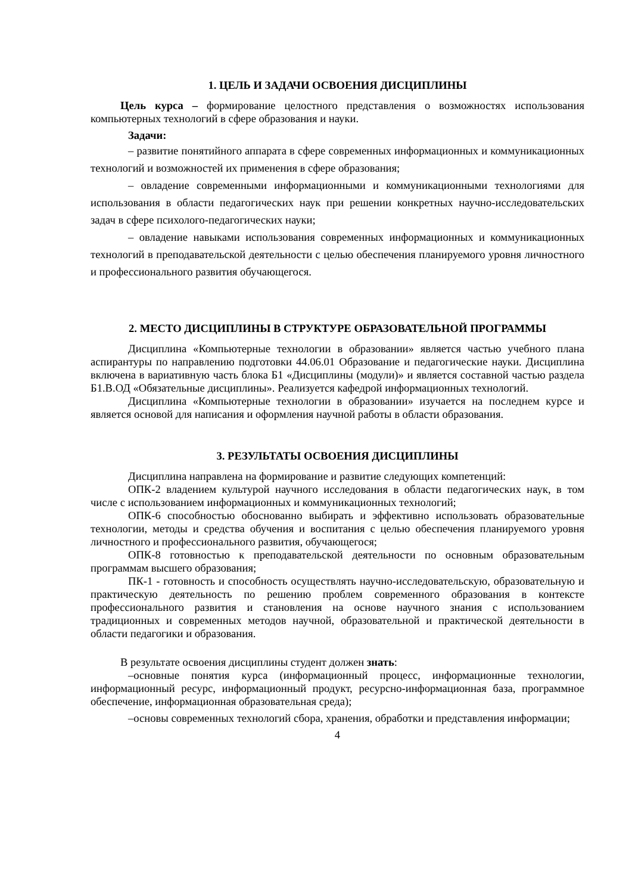1. ЦЕЛЬ И ЗАДАЧИ ОСВОЕНИЯ ДИСЦИПЛИНЫ
Цель курса – формирование целостного представления о возможностях использования компьютерных технологий в сфере образования и науки.
Задачи:
– развитие понятийного аппарата в сфере современных информационных и коммуникационных технологий и возможностей их применения в сфере образования;
– овладение современными информационными и коммуникационными технологиями для использования в области педагогических наук при решении конкретных научно-исследовательских задач в сфере психолого-педагогических науки;
– овладение навыками использования современных информационных и коммуникационных технологий в преподавательской деятельности с целью обеспечения планируемого уровня личностного и профессионального развития обучающегося.
2. МЕСТО ДИСЦИПЛИНЫ В СТРУКТУРЕ ОБРАЗОВАТЕЛЬНОЙ ПРОГРАММЫ
Дисциплина «Компьютерные технологии в образовании» является частью учебного плана аспирантуры по направлению подготовки 44.06.01 Образование и педагогические науки. Дисциплина включена в вариативную часть блока Б1 «Дисциплины (модули)» и является составной частью раздела Б1.В.ОД «Обязательные дисциплины». Реализуется кафедрой информационных технологий.
Дисциплина «Компьютерные технологии в образовании» изучается на последнем курсе и является основой для написания и оформления научной работы в области образования.
3. РЕЗУЛЬТАТЫ ОСВОЕНИЯ ДИСЦИПЛИНЫ
Дисциплина направлена на формирование и развитие следующих компетенций:
ОПК-2 владением культурой научного исследования в области педагогических наук, в том числе с использованием информационных и коммуникационных технологий;
ОПК-6 способностью обоснованно выбирать и эффективно использовать образовательные технологии, методы и средства обучения и воспитания с целью обеспечения планируемого уровня личностного и профессионального развития, обучающегося;
ОПК-8 готовностью к преподавательской деятельности по основным образовательным программам высшего образования;
ПК-1 - готовность и способность осуществлять научно-исследовательскую, образовательную и практическую деятельность по решению проблем современного образования в контексте профессионального развития и становления на основе научного знания с использованием традиционных и современных методов научной, образовательной и практической деятельности в области педагогики и образования.
В результате освоения дисциплины студент должен знать:
–основные понятия курса (информационный процесс, информационные технологии, информационный ресурс, информационный продукт, ресурсно-информационная база, программное обеспечение, информационная образовательная среда);
–основы современных технологий сбора, хранения, обработки и представления информации;
4